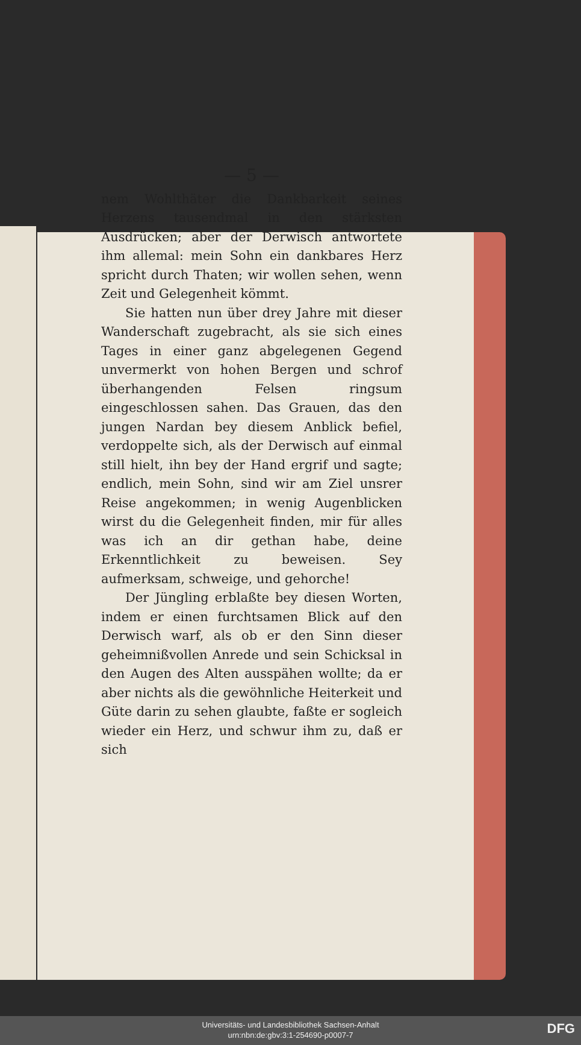— 5 —
nem Wohlthäter die Dankbarkeit seines Herzens tausendmal in den stärksten Ausdrücken; aber der Derwisch antwortete ihm allemal: mein Sohn ein dankbares Herz spricht durch Thaten; wir wollen sehen, wenn Zeit und Gelegenheit kömmt.
Sie hatten nun über drey Jahre mit dieser Wanderschaft zugebracht, als sie sich eines Tages in einer ganz abgelegenen Gegend unvermerkt von hohen Bergen und schrof überhangenden Felsen ringsum eingeschlossen sahen. Das Grauen, das den jungen Nardan bey diesem Anblick befiel, verdoppelte sich, als der Derwisch auf einmal still hielt, ihn bey der Hand ergrif und sagte; endlich, mein Sohn, sind wir am Ziel unsrer Reise angekommen; in wenig Augenblicken wirst du die Gelegenheit finden, mir für alles was ich an dir gethan habe, deine Erkenntlichkeit zu beweisen. Sey aufmerksam, schweige, und gehorche!
Der Jüngling erblaßte bey diesen Worten, indem er einen furchtsamen Blick auf den Derwisch warf, als ob er den Sinn dieser geheimnißvollen Anrede und sein Schicksal in den Augen des Alten ausspähen wollte; da er aber nichts als die gewöhnliche Heiterkeit und Güte darin zu sehen glaubte, faßte er sogleich wieder ein Herz, und schwur ihm zu, daß er sich
Universitäts- und Landesbibliothek Sachsen-Anhalt
urn:nbn:de:gbv:3:1-254690-p0007-7
DFG